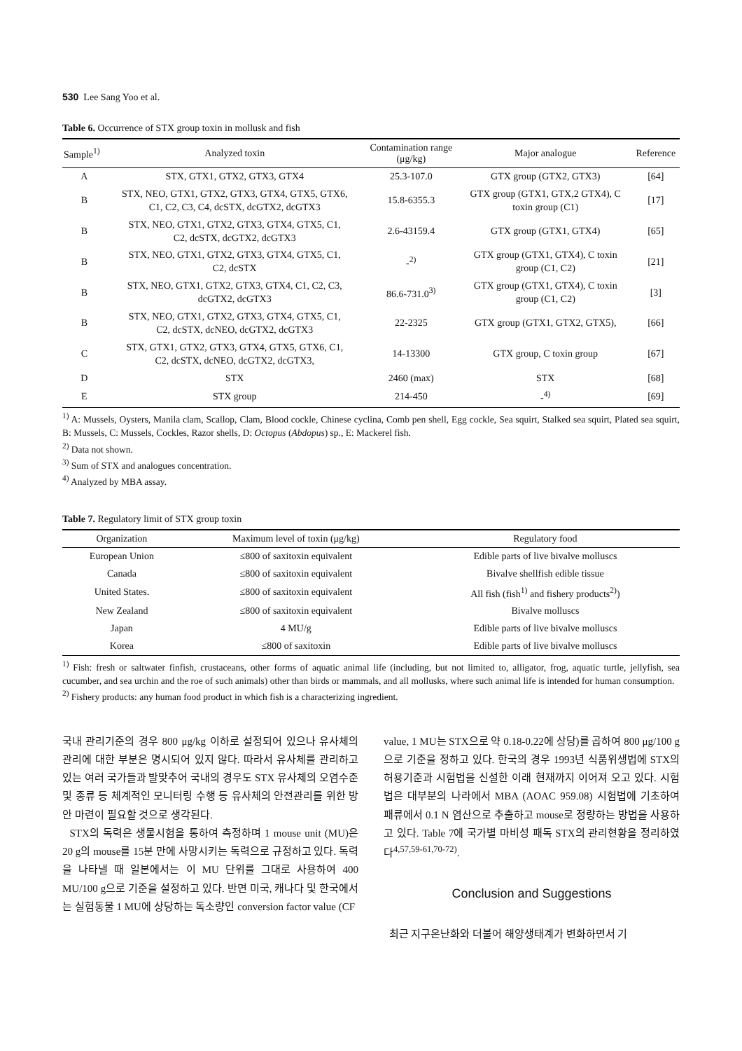530 Lee Sang Yoo et al.
Table 6. Occurrence of STX group toxin in mollusk and fish
| Sample<sup>1)</sup> | Analyzed toxin | Contamination range (μg/kg) | Major analogue | Reference |
| --- | --- | --- | --- | --- |
| A | STX, GTX1, GTX2, GTX3, GTX4 | 25.3-107.0 | GTX group (GTX2, GTX3) | [64] |
| B | STX, NEO, GTX1, GTX2, GTX3, GTX4, GTX5, GTX6, C1, C2, C3, C4, dcSTX, dcGTX2, dcGTX3 | 15.8-6355.3 | GTX group (GTX1, GTX,2 GTX4), C toxin group (C1) | [17] |
| B | STX, NEO, GTX1, GTX2, GTX3, GTX4, GTX5, C1, C2, dcSTX, dcGTX2, dcGTX3 | 2.6-43159.4 | GTX group (GTX1, GTX4) | [65] |
| B | STX, NEO, GTX1, GTX2, GTX3, GTX4, GTX5, C1, C2, dcSTX | -<sup>2)</sup> | GTX group (GTX1, GTX4), C toxin group (C1, C2) | [21] |
| B | STX, NEO, GTX1, GTX2, GTX3, GTX4, C1, C2, C3, dcGTX2, dcGTX3 | 86.6-731.0<sup>3)</sup> | GTX group (GTX1, GTX4), C toxin group (C1, C2) | [3] |
| B | STX, NEO, GTX1, GTX2, GTX3, GTX4, GTX5, C1, C2, dcSTX, dcNEO, dcGTX2, dcGTX3 | 22-2325 | GTX group (GTX1, GTX2, GTX5), | [66] |
| C | STX, GTX1, GTX2, GTX3, GTX4, GTX5, GTX6, C1, C2, dcSTX, dcNEO, dcGTX2, dcGTX3, | 14-13300 | GTX group, C toxin group | [67] |
| D | STX | 2460 (max) | STX | [68] |
| E | STX group | 214-450 | -<sup>4)</sup> | [69] |
<sup>1)</sup> A: Mussels, Oysters, Manila clam, Scallop, Clam, Blood cockle, Chinese cyclina, Comb pen shell, Egg cockle, Sea squirt, Stalked sea squirt, Plated sea squirt, B: Mussels, C: Mussels, Cockles, Razor shells, D: Octopus (Abdopus) sp., E: Mackerel fish.
<sup>2)</sup> Data not shown.
<sup>3)</sup> Sum of STX and analogues concentration.
<sup>4)</sup> Analyzed by MBA assay.
Table 7. Regulatory limit of STX group toxin
| Organization | Maximum level of toxin (μg/kg) | Regulatory food |
| --- | --- | --- |
| European Union | ≤800 of saxitoxin equivalent | Edible parts of live bivalve molluscs |
| Canada | ≤800 of saxitoxin equivalent | Bivalve shellfish edible tissue |
| United States. | ≤800 of saxitoxin equivalent | All fish (fish<sup>1)</sup> and fishery products<sup>2)</sup>) |
| New Zealand | ≤800 of saxitoxin equivalent | Bivalve molluscs |
| Japan | 4 MU/g | Edible parts of live bivalve molluscs |
| Korea | ≤800 of saxitoxin | Edible parts of live bivalve molluscs |
<sup>1)</sup> Fish: fresh or saltwater finfish, crustaceans, other forms of aquatic animal life (including, but not limited to, alligator, frog, aquatic turtle, jellyfish, sea cucumber, and sea urchin and the roe of such animals) other than birds or mammals, and all mollusks, where such animal life is intended for human consumption.
<sup>2)</sup> Fishery products: any human food product in which fish is a characterizing ingredient.
국내 관리기준의 경우 800 μg/kg 이하로 설정되어 있으나 유사체의 관리에 대한 부분은 명시되어 있지 않다. 따라서 유사체를 관리하고 있는 여러 국가들과 발맞추어 국내의 경우도 STX 유사체의 오염수준 및 종류 등 체계적인 모니터링 수행 등 유사체의 안전관리를 위한 방안 마련이 필요할 것으로 생각된다.
STX의 독력은 생물시험을 통하여 측정하며 1 mouse unit (MU)은 20 g의 mouse를 15분 만에 사망시키는 독력으로 규정하고 있다. 독력을 나타낼 때 일본에서는 이 MU 단위를 그대로 사용하여 400 MU/100 g으로 기준을 설정하고 있다. 반면 미국, 캐나다 및 한국에서는 실험동물 1 MU에 상당하는 독소량인 conversion factor value (CF
value, 1 MU는 STX으로 약 0.18-0.22에 상당)를 곱하여 800 μg/100 g으로 기준을 정하고 있다. 한국의 경우 1993년 식품위생법에 STX의 허용기준과 시험법을 신설한 이래 현재까지 이어져 오고 있다. 시험법은 대부분의 나라에서 MBA (AOAC 959.08) 시험법에 기초하여 패류에서 0.1 N 염산으로 추출하고 mouse로 정량하는 방법을 사용하고 있다. Table 7에 국가별 마비성 패독 STX의 관리현황을 정리하였다<sup>4,57,59-61,70-72)</sup>.
Conclusion and Suggestions
최근 지구온난화와 더불어 해양생태계가 변화하면서 기